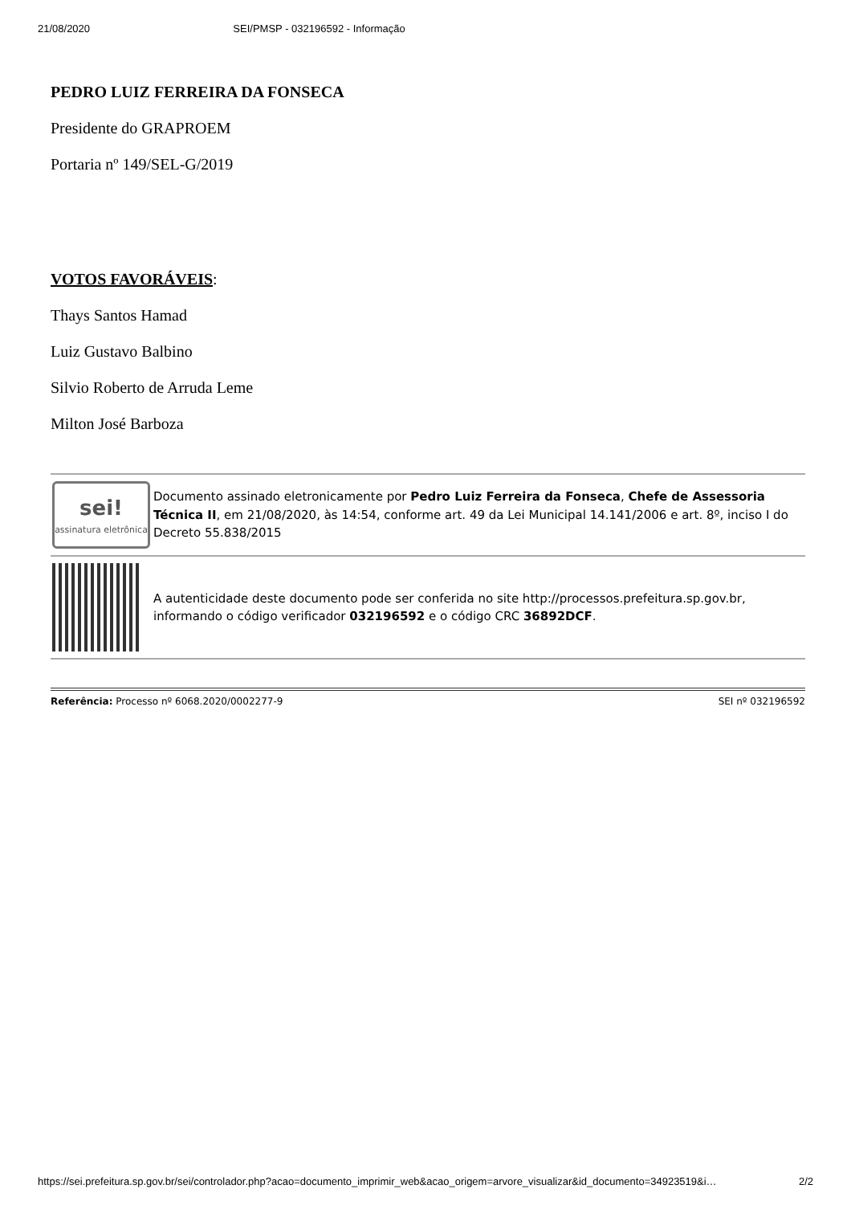21/08/2020 SEI/PMSP - 032196592 - Informação
PEDRO LUIZ FERREIRA DA FONSECA
Presidente do GRAPROEM
Portaria nº 149/SEL-G/2019
VOTOS FAVORÁVEIS:
Thays Santos Hamad
Luiz Gustavo Balbino
Silvio Roberto de Arruda Leme
Milton José Barboza
| sei! assinatura eletrônica | Documento assinado eletronicamente por Pedro Luiz Ferreira da Fonseca , Chefe de Assessoria Técnica II , em 21/08/2020, às 14:54, conforme art. 49 da Lei Municipal 14.141/2006 e art. 8º, inciso I do Decreto 55.838/2015 |
| | A autenticidade deste documento pode ser conferida no site http://processos.prefeitura.sp.gov.br, informando o código verificador 032196592 e o código CRC 36892DCF . |
Referência: Processo nº 6068.2020/0002277-9 SEI nº 032196592
https://sei.prefeitura.sp.gov.br/sei/controlador.php?acao=documento_imprimir_web&acao_origem=arvore_visualizar&id_documento=34923519&i… 2/2